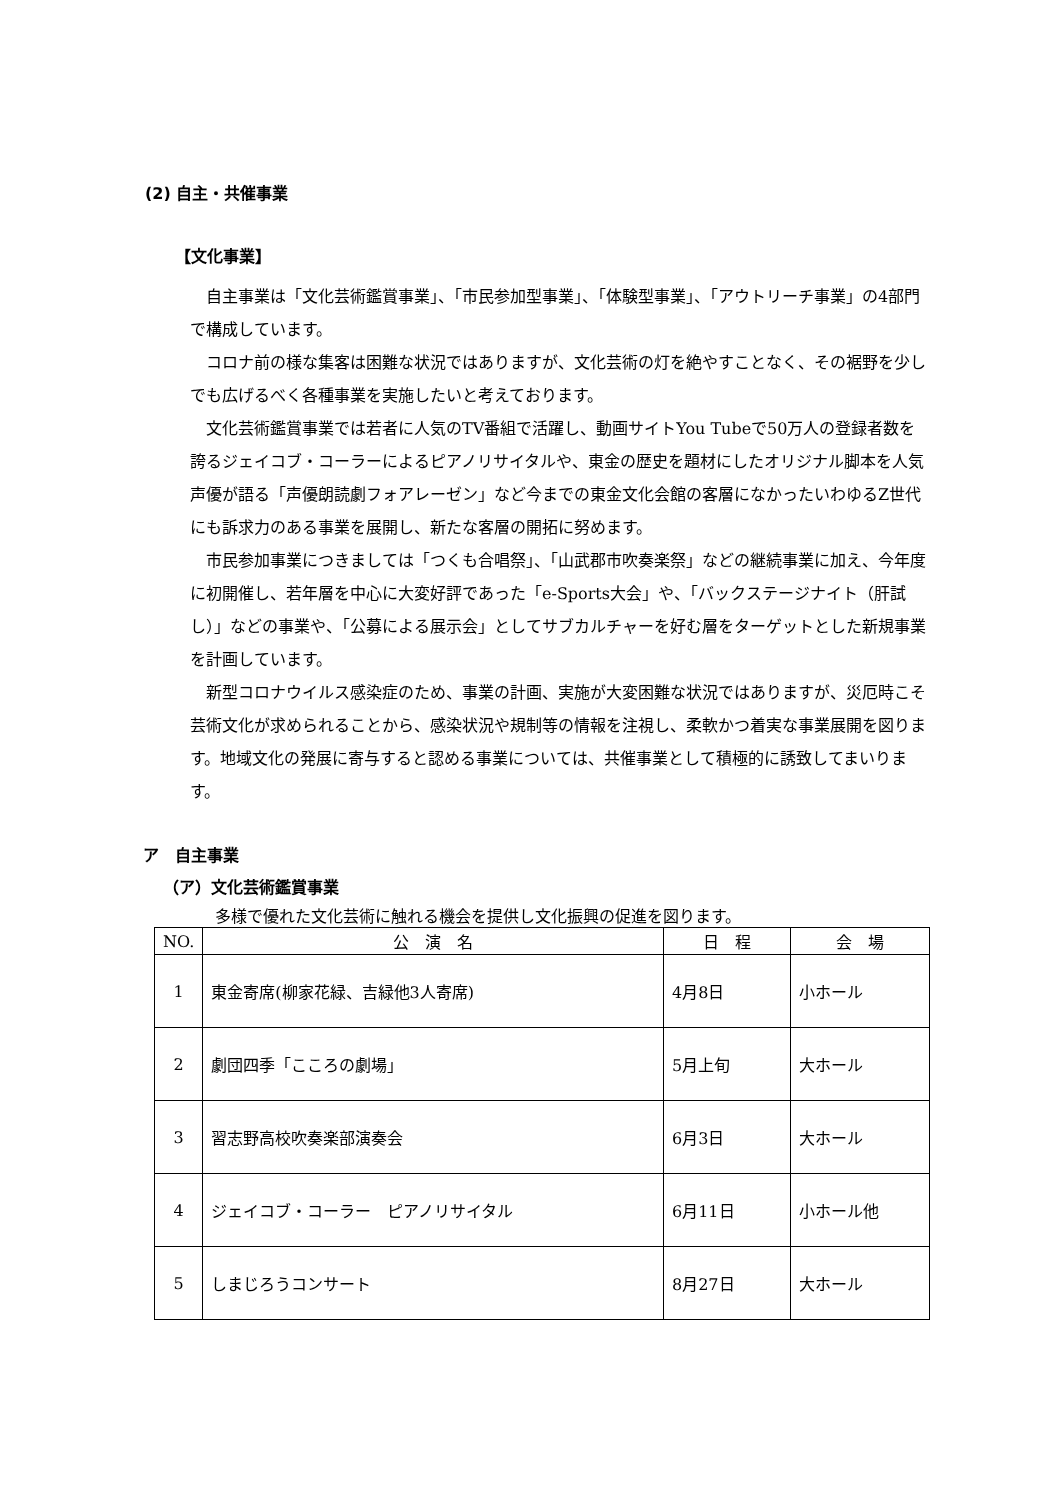(2) 自主・共催事業
【文化事業】
自主事業は「文化芸術鑑賞事業」、「市民参加型事業」、「体験型事業」、「アウトリーチ事業」の4部門で構成しています。
コロナ前の様な集客は困難な状況ではありますが、文化芸術の灯を絶やすことなく、その裾野を少しでも広げるべく各種事業を実施したいと考えております。
文化芸術鑑賞事業では若者に人気のTV番組で活躍し、動画サイトYou Tubeで50万人の登録者数を誇るジェイコブ・コーラーによるピアノリサイタルや、東金の歴史を題材にしたオリジナル脚本を人気声優が語る「声優朗読劇フォアレーゼン」など今までの東金文化会館の客層になかったいわゆるZ世代にも訴求力のある事業を展開し、新たな客層の開拓に努めます。
市民参加事業につきましては「つくも合唱祭」、「山武郡市吹奏楽祭」などの継続事業に加え、今年度に初開催し、若年層を中心に大変好評であった「e-Sports大会」や、「バックステージナイト（肝試し）」などの事業や、「公募による展示会」としてサブカルチャーを好む層をターゲットとした新規事業を計画しています。
新型コロナウイルス感染症のため、事業の計画、実施が大変困難な状況ではありますが、災厄時こそ芸術文化が求められることから、感染状況や規制等の情報を注視し、柔軟かつ着実な事業展開を図ります。地域文化の発展に寄与すると認める事業については、共催事業として積極的に誘致してまいります。
ア　自主事業
（ア）文化芸術鑑賞事業
多様で優れた文化芸術に触れる機会を提供し文化振興の促進を図ります。
| NO. | 公 演 名 | 日 程 | 会 場 |
| --- | --- | --- | --- |
| 1 | 東金寄席(柳家花緑、吉緑他3人寄席) | 4月8日 | 小ホール |
| 2 | 劇団四季「こころの劇場」 | 5月上旬 | 大ホール |
| 3 | 習志野高校吹奏楽部演奏会 | 6月3日 | 大ホール |
| 4 | ジェイコブ・コーラー ピアノリサイタル | 6月11日 | 小ホール他 |
| 5 | しまじろうコンサート | 8月27日 | 大ホール |